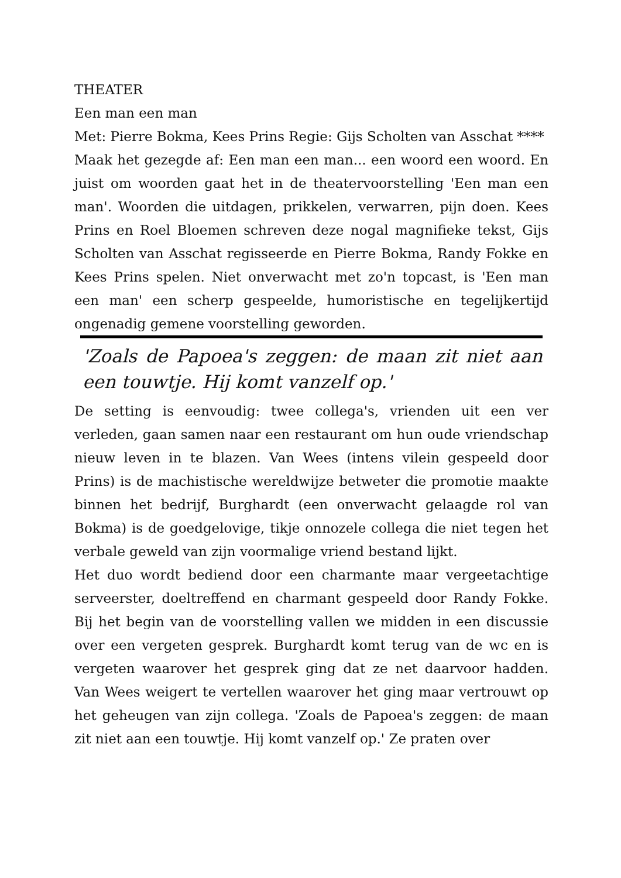THEATER
Een man een man
Met: Pierre Bokma, Kees Prins Regie: Gijs Scholten van Asschat ****
Maak het gezegde af: Een man een man... een woord een woord. En juist om woorden gaat het in de theatervoorstelling 'Een man een man'. Woorden die uitdagen, prikkelen, verwarren, pijn doen. Kees Prins en Roel Bloemen schreven deze nogal magnifieke tekst, Gijs Scholten van Asschat regisseerde en Pierre Bokma, Randy Fokke en Kees Prins spelen. Niet onverwacht met zo'n topcast, is 'Een man een man' een scherp gespeelde, humoristische en tegelijkertijd ongenadig gemene voorstelling geworden.
'Zoals de Papoea's zeggen: de maan zit niet aan een touwtje. Hij komt vanzelf op.'
De setting is eenvoudig: twee collega's, vrienden uit een ver verleden, gaan samen naar een restaurant om hun oude vriendschap nieuw leven in te blazen. Van Wees (intens vilein gespeeld door Prins) is de machistische wereldwijze betweter die promotie maakte binnen het bedrijf, Burghardt (een onverwacht gelaagde rol van Bokma) is de goedgelovige, tikje onnozele collega die niet tegen het verbale geweld van zijn voormalige vriend bestand lijkt.
Het duo wordt bediend door een charmante maar vergeetachtige serveerster, doeltreffend en charmant gespeeld door Randy Fokke. Bij het begin van de voorstelling vallen we midden in een discussie over een vergeten gesprek. Burghardt komt terug van de wc en is vergeten waarover het gesprek ging dat ze net daarvoor hadden. Van Wees weigert te vertellen waarover het ging maar vertrouwt op het geheugen van zijn collega. 'Zoals de Papoea's zeggen: de maan zit niet aan een touwtje. Hij komt vanzelf op.' Ze praten over